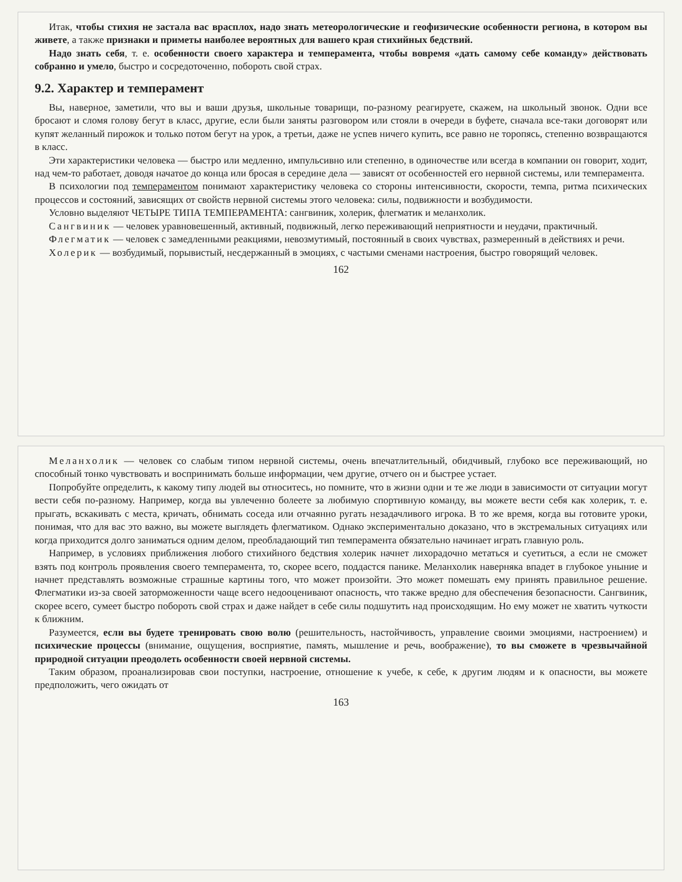Итак, чтобы стихия не застала вас врасплох, надо знать метеорологические и геофизические особенности региона, в котором вы живете, а также признаки и приметы наиболее вероятных для вашего края стихийных бедствий.
Надо знать себя, т. е. особенности своего характера и темперамента, чтобы вовремя «дать самому себе команду» действовать собранно и умело, быстро и сосредоточенно, побороть свой страх.
9.2. Характер и темперамент
Вы, наверное, заметили, что вы и ваши друзья, школьные товарищи, по-разному реагируете, скажем, на школьный звонок. Одни все бросают и сломя голову бегут в класс, другие, если были заняты разговором или стояли в очереди в буфете, сначала все-таки договорят или купят желанный пирожок и только потом бегут на урок, а третьи, даже не успев ничего купить, все равно не торопясь, степенно возвращаются в класс.
Эти характеристики человека — быстро или медленно, импульсивно или степенно, в одиночестве или всегда в компании он говорит, ходит, над чем-то работает, доводя начатое до конца или бросая в середине дела — зависят от особенностей его нервной системы, или темперамента.
В психологии под темпераментом понимают характеристику человека со стороны интенсивности, скорости, темпа, ритма психических процессов и состояний, зависящих от свойств нервной системы этого человека: силы, подвижности и возбудимости.
Условно выделяют ЧЕТЫРЕ ТИПА ТЕМПЕРАМЕНТА: сангвиник, холерик, флегматик и меланхолик.
Сангвиник — человек уравновешенный, активный, подвижный, легко переживающий неприятности и неудачи, практичный.
Флегматик — человек с замедленными реакциями, невозмутимый, постоянный в своих чувствах, размеренный в действиях и речи.
Холерик — возбудимый, порывистый, несдержанный в эмоциях, с частыми сменами настроения, быстро говорящий человек.
162
Меланхолик — человек со слабым типом нервной системы, очень впечатлительный, обидчивый, глубоко все переживающий, но способный тонко чувствовать и воспринимать больше информации, чем другие, отчего он и быстрее устает.
Попробуйте определить, к какому типу людей вы относитесь, но помните, что в жизни одни и те же люди в зависимости от ситуации могут вести себя по-разному. Например, когда вы увлеченно болеете за любимую спортивную команду, вы можете вести себя как холерик, т. е. прыгать, вскакивать с места, кричать, обнимать соседа или отчаянно ругать незадачливого игрока. В то же время, когда вы готовите уроки, понимая, что для вас это важно, вы можете выглядеть флегматиком. Однако экспериментально доказано, что в экстремальных ситуациях или когда приходится долго заниматься одним делом, преобладающий тип темперамента обязательно начинает играть главную роль.
Например, в условиях приближения любого стихийного бедствия холерик начнет лихорадочно метаться и суетиться, а если не сможет взять под контроль проявления своего темперамента, то, скорее всего, поддастся панике. Меланхолик наверняка впадет в глубокое уныние и начнет представлять возможные страшные картины того, что может произойти. Это может помешать ему принять правильное решение. Флегматики из-за своей заторможенности чаще всего недооценивают опасность, что также вредно для обеспечения безопасности. Сангвиник, скорее всего, сумеет быстро побороть свой страх и даже найдет в себе силы подшутить над происходящим. Но ему может не хватить чуткости к ближним.
Разумеется, если вы будете тренировать свою волю (решительность, настойчивость, управление своими эмоциями, настроением) и психические процессы (внимание, ощущения, восприятие, память, мышление и речь, воображение), то вы сможете в чрезвычайной природной ситуации преодолеть особенности своей нервной системы.
Таким образом, проанализировав свои поступки, настроение, отношение к учебе, к себе, к другим людям и к опасности, вы можете предположить, чего ожидать от
163